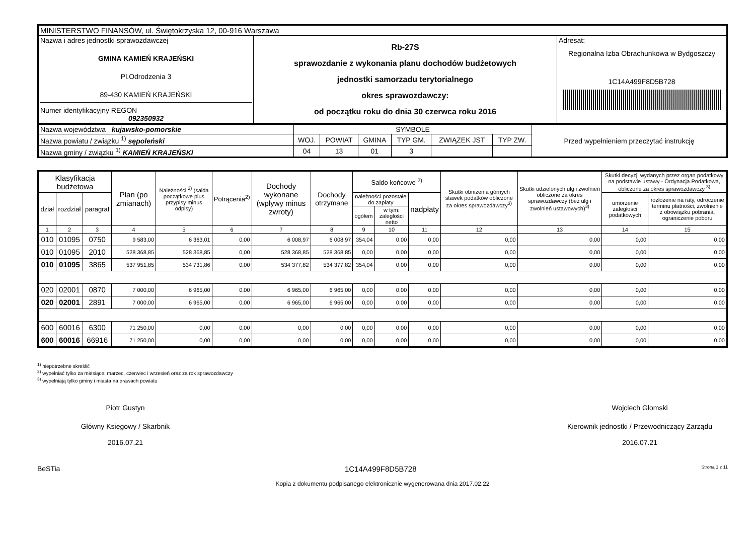| MINISTERSTWO FINANSÓW, ul. Świętokrzyska 12, 00-916 Warszawa | | |
| Nazwa i adres jednostki sprawozdawczej GMINA KAMIEŃ KRAJEŃSKI Pl.Odrodzenia 3 89-430 KAMIEŃ KRAJEŃSKI Numer identyfikacyjny REGON 092350932 | Rb-27S sprawozdanie z wykonania planu dochodów budżetowych jednostki samorzadu terytorialnego okres sprawozdawczy: od początku roku do dnia 30 czerwca roku 2016 | Adresat: Regionalna Izba Obrachunkowa w Bydgoszczy 1C14A499F8D5B728 |
| Nazwa województwa kujawsko-pomorskie | SYMBOLE | | | | | | Przed wypełnieniem przeczytać instrukcję |
| Nazwa powiatu / związku <sup>1)</sup> sępoleński | WOJ. | POWIAT | GMINA | TYP GM. | ZWIĄZEK JST | TYP ZW. | |
| Nazwa gminy / związku <sup>1)</sup> KAMIEŃ KRAJEŃSKI | 04 | 13 | 01 | 3 | | | |
| Klasyfikacja budżetowa | | | Plan (po zmianach) | Należności <sup>2)</sup> (salda początkowe plus przypisy minus odpisy) | Potrącenia<sup>2)</sup> | Dochody wykonane (wpływy minus zwroty) | Dochody otrzymane | Saldo końcowe <sup>2)</sup> | | | Skutki obniżenia górnych stawek podatków obliczone za okres sprawozdawczy<sup>3)</sup> | Skutki udzielonych ulg i zwolnień obliczone za okres sprawozdawczy (bez ulg i zwolnień ustawowych)<sup>3)</sup> | Skutki decyzji wydanych przez organ podatkowy na podstawie ustawy - Ordynacja Podatkowa, obliczone za okres sprawozdawczy <sup>3)</sup> | |
| --- | --- | --- | --- | --- | --- | --- | --- | --- | --- | --- | --- | --- | --- | --- |
| dział | rozdział | paragraf | | | | | | należności pozostałe do zapłaty | | nadpłaty | | | umorzenie zaległości podatkowych | rozłożenie na raty, odroczenie terminu płatności, zwolnienie z obowiązku pobrania, ograniczenie poboru |
| | | | | | | | | ogółem | w tym: zaległości netto | | | | | |
| 1 | 2 | 3 | 4 | 5 | 6 | 7 | 8 | 9 | 10 | 11 | 12 | 13 | 14 | 15 |
| 010 | 01095 | 0750 | 9 583,00 | 6 363,01 | 0,00 | 6 008,97 | 6 008,97 | 354,04 | 0,00 | 0,00 | 0,00 | 0,00 | 0,00 | 0,00 |
| 010 | 01095 | 2010 | 528 368,85 | 528 368,85 | 0,00 | 528 368,85 | 528 368,85 | 0,00 | 0,00 | 0,00 | 0,00 | 0,00 | 0,00 | 0,00 |
| 010 | 01095 | 3865 | 537 951,85 | 534 731,86 | 0,00 | 534 377,82 | 534 377,82 | 354,04 | 0,00 | 0,00 | 0,00 | 0,00 | 0,00 | 0,00 |
| 020 | 02001 | 0870 | 7 000,00 | 6 965,00 | 0,00 | 6 965,00 | 6 965,00 | 0,00 | 0,00 | 0,00 | 0,00 | 0,00 | 0,00 | 0,00 |
| 020 | 02001 | 2891 | 7 000,00 | 6 965,00 | 0,00 | 6 965,00 | 6 965,00 | 0,00 | 0,00 | 0,00 | 0,00 | 0,00 | 0,00 | 0,00 |
| 600 | 60016 | 6300 | 71 250,00 | 0,00 | 0,00 | 0,00 | 0,00 | 0,00 | 0,00 | 0,00 | 0,00 | 0,00 | 0,00 | 0,00 |
| 600 | 60016 | 66916 | 71 250,00 | 0,00 | 0,00 | 0,00 | 0,00 | 0,00 | 0,00 | 0,00 | 0,00 | 0,00 | 0,00 | 0,00 |
<sup>1)</sup> niepotrzebne skreślić
<sup>2)</sup> wypełniać tylko za miesiące: marzec, czerwiec i wrzesień oraz za rok sprawozdawczy
<sup>3)</sup> wypełniają tylko gminy i miasta na prawach powiatu
Piotr Gustyn
Główny Księgowy / Skarbnik
2016.07.21
Wojciech Głomski
Kierownik jednostki / Przewodniczący Zarządu
2016.07.21
BeSTia 1C14A499F8D5B728 Strona 1 z 11
Kopia z dokumentu podpisanego elektronicznie wygenerowana dnia 2017.02.22